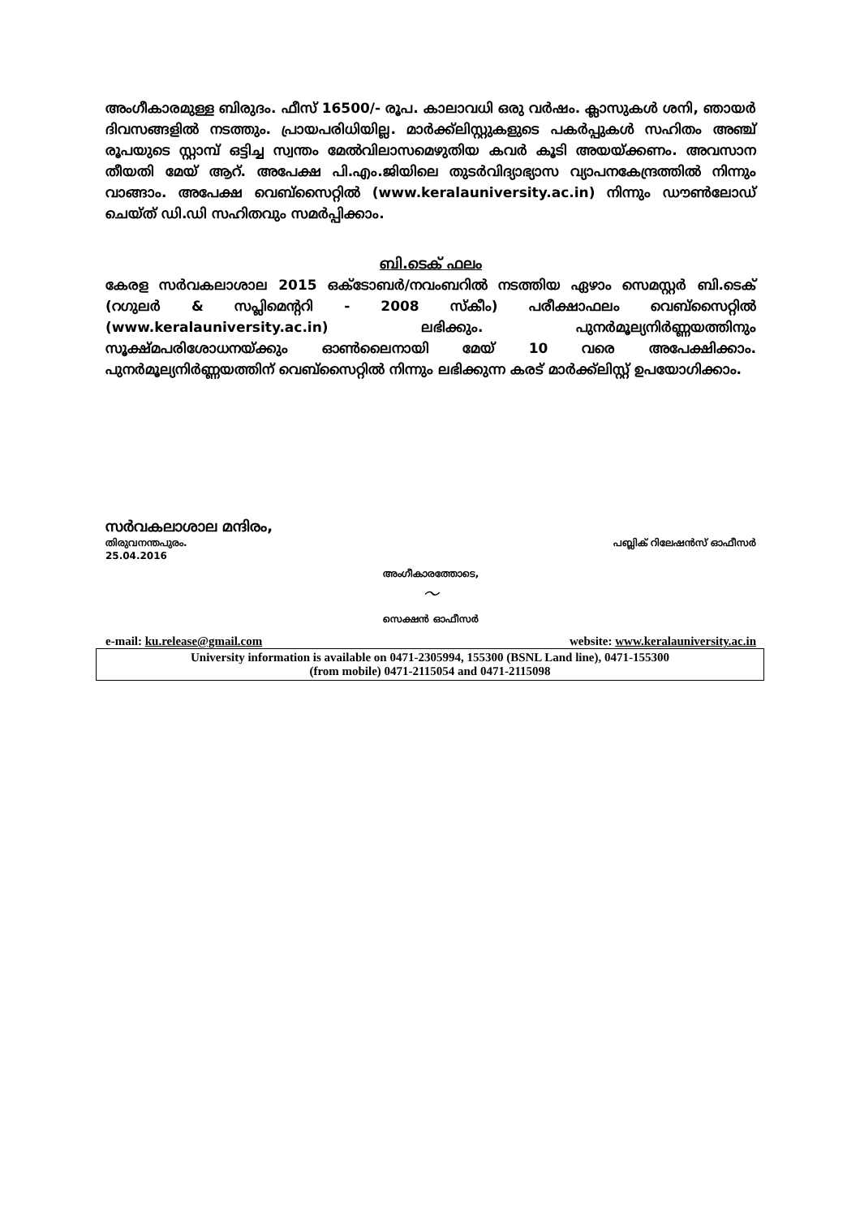അംഗീകാരമുള്ള ബിരുദം. ഫീസ് 16500/- രൂപ. കാലാവധി ഒരു വർഷം. ക്ലാസുകൾ ശനി, ഞായർ ദിവസങ്ങളിൽ നടത്തും. പ്രായപരിധിയില്ല. മാർക്ക്ലിസ്റ്റുകളുടെ പകർപ്പുകൾ സഹിതം അഞ്ച് രൂപയുടെ സ്റ്റാമ്പ് ഒട്ടിച്ച സ്വന്തം മേൽവിലാസമെഴുതിയ കവർ കൂടി അയയ്ക്കണം. അവസാന തീയതി മേയ് ആറ്. അപേക്ഷ പി.എം.ജിയിലെ തുടർവിദ്യാഭ്യാസ വ്യാപനകേന്ദ്രത്തിൽ നിന്നും വാങ്ങാം. അപേക്ഷ വെബ്സൈറ്റിൽ (www.keralauniversity.ac.in) നിന്നും ഡൗൺലോഡ് ചെയ്ത് ഡി.ഡി സഹിതവും സമർപ്പിക്കാം.
ബി.ടെക് ഫലം
കേരള സർവകലാശാല 2015 ഒക്ടോബർ/നവംബറിൽ നടത്തിയ ഏഴാം സെമസ്റ്റർ ബി.ടെക് (റഗുലർ & സപ്ലിമെന്ററി - 2008 സ്കീം) പരീക്ഷാഫലം വെബ്സൈറ്റിൽ (www.keralauniversity.ac.in) ലഭിക്കും. പുനർമൂല്യനിർണ്ണയത്തിനും സൂക്ഷ്മപരിശോധനയ്ക്കും ഓൺലൈനായി മേയ് 10 വരെ അപേക്ഷിക്കാം. പുനർമൂല്യനിർണ്ണയത്തിന് വെബ്സൈറ്റിൽ നിന്നും ലഭിക്കുന്ന കരട് മാർക്ക്ലിസ്റ്റ് ഉപയോഗിക്കാം.
സർവകലാശാല മന്ദിരം,
തിരുവനന്തപുരം. പബ്ലിക് റിലേഷൻസ് ഓഫീസർ
25.04.2016
അംഗീകാരത്തോടെ,
〜
സെക്ഷൻ ഓഫീസർ
e-mail: ku.release@gmail.com website: www.keralauniversity.ac.in
University information is available on 0471-2305994, 155300 (BSNL Land line), 0471-155300
(from mobile) 0471-2115054 and 0471-2115098